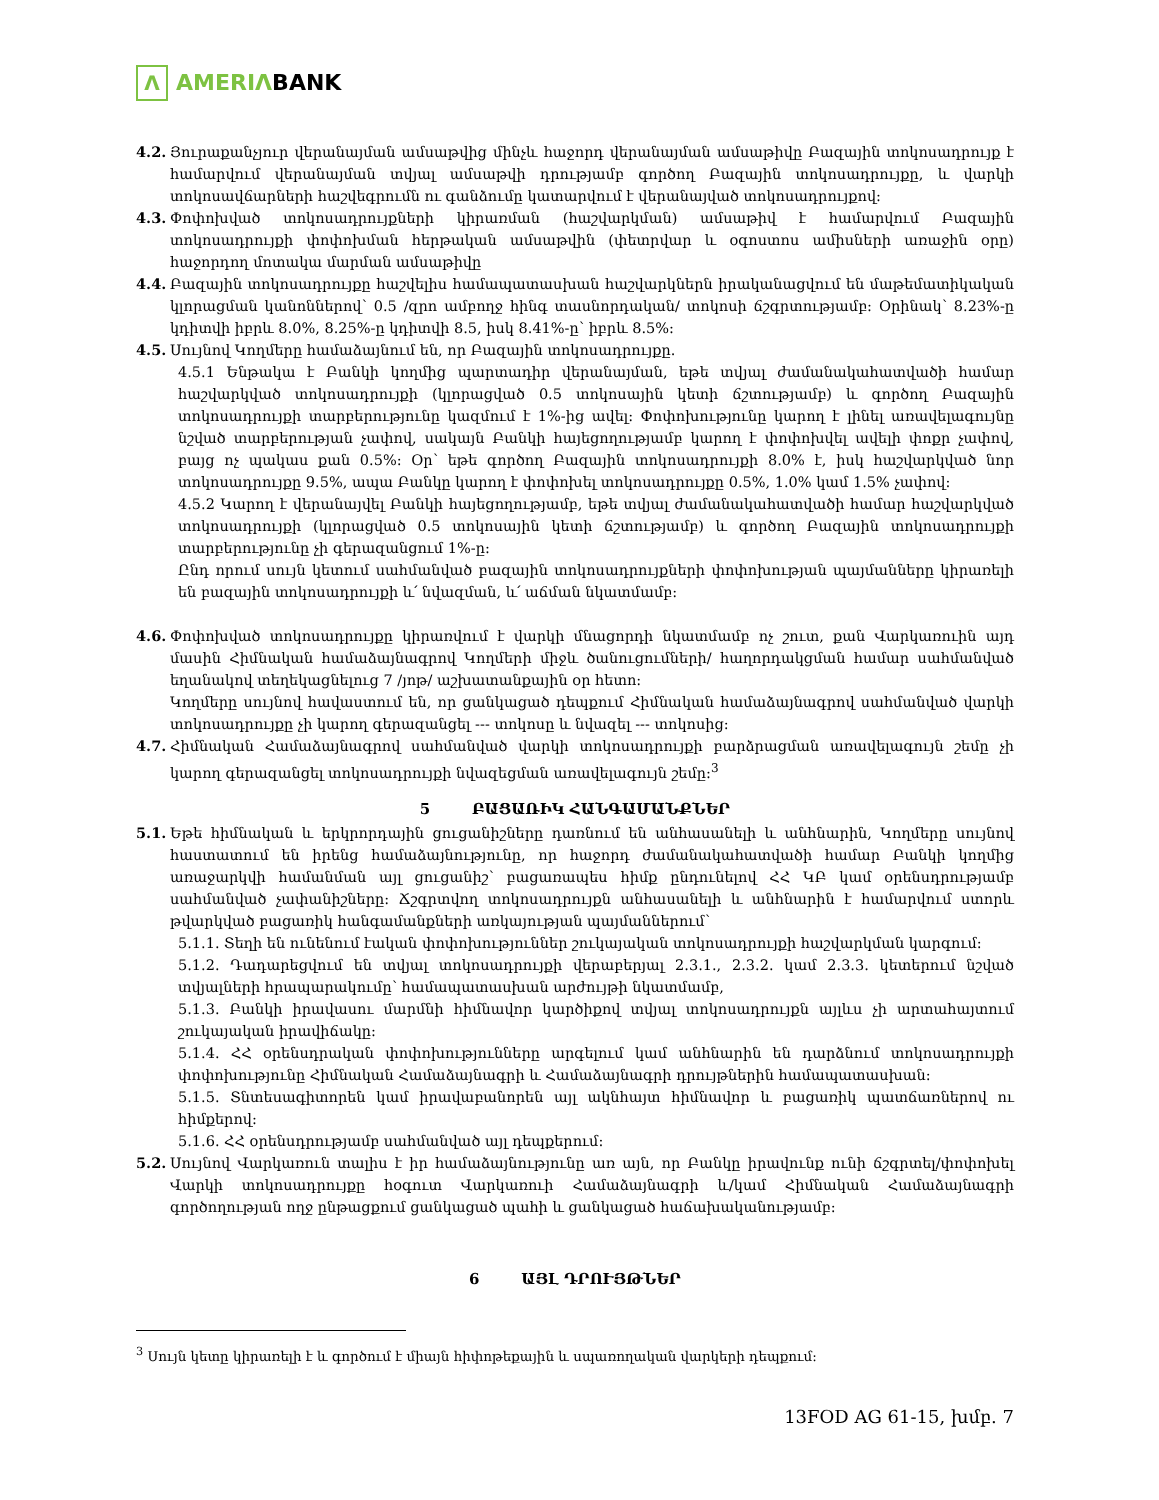Λ
AMERIΛBANK
4.2.
Յուրաքանչյուր վերանայման ամսաթվից մինչև հաջորդ վերանայման ամսաթիվը Բազային տոկոսադրույք է համարվում վերանայման տվյալ ամսաթվի դրությամբ գործող Բազային տոկոսադրույքը, և վարկի տոկոսավճարների հաշվեգրումն ու գանձումը կատարվում է վերանայված տոկոսադրույքով:
4.3.
Փոփոխված տոկոսադրույքների կիրառման (հաշվարկման) ամսաթիվ է համարվում Բազային տոկոսադրույքի փոփոխման հերթական ամսաթվին (փետրվար և օգոստոս ամիսների առաջին օրը) հաջորդող մոտակա մարման ամսաթիվը
4.4.
Բազային տոկոսադրույքը հաշվելիս համապատասխան հաշվարկներն իրականացվում են մաթեմատիկական կլորացման կանոններով՝ 0.5 /զրո ամբողջ հինգ տասնորդական/ տոկոսի ճշգրտությամբ: Օրինակ՝ 8.23%-ը կդիտվի իբրև 8.0%, 8.25%-ը կդիտվի 8.5, իսկ 8.41%-ը՝ իբրև 8.5%:
4.5.
Սույնով Կողմերը համաձայնում են, որ Բազային տոկոսադրույքը.
4.5.1 Ենթակա է Բանկի կողմից պարտադիր վերանայման, եթե տվյալ ժամանակահատվածի համար հաշվարկված տոկոսադրույքի (կլորացված 0.5 տոկոսային կետի ճշտությամբ) և գործող Բազային տոկոսադրույքի տարբերությունը կազմում է 1%-ից ավել: Փոփոխությունը կարող է լինել առավելագույնը նշված տարբերության չափով, սակայն Բանկի հայեցողությամբ կարող է փոփոխվել ավելի փոքր չափով, բայց ոչ պակաս քան 0.5%: Օր՝ եթե գործող Բազային տոկոսադրույքի 8.0% է, իսկ հաշվարկված նոր տոկոսադրույքը 9.5%, ապա Բանկը կարող է փոփոխել տոկոսադրույքը 0.5%, 1.0% կամ 1.5% չափով:
4.5.2 Կարող է վերանայվել Բանկի հայեցողությամբ, եթե տվյալ ժամանակահատվածի համար հաշվարկված տոկոսադրույքի (կլորացված 0.5 տոկոսային կետի ճշտությամբ) և գործող Բազային տոկոսադրույքի տարբերությունը չի գերազանցում 1%-ը:
Ընդ որում սույն կետում սահմանված բազային տոկոսադրույքների փոփոխության պայմանները կիրառելի են բազային տոկոսադրույքի և՛ նվազման, և՛ աճման նկատմամբ:
4.6.
Փոփոխված տոկոսադրույքը կիրառվում է վարկի մնացորդի նկատմամբ ոչ շուտ, քան Վարկառուին այդ մասին Հիմնական համաձայնագրով Կողմերի միջև ծանուցումների/ հաղորդակցման համար սահմանված եղանակով տեղեկացնելուց 7 /յոթ/ աշխատանքային օր հետո:
Կողմերը սույնով հավաստում են, որ ցանկացած դեպքում Հիմնական համաձայնագրով սահմանված վարկի տոկոսադրույքը չի կարող գերազանցել --- տոկոսը և նվազել --- տոկոսից:
4.7.
Հիմնական Համաձայնագրով սահմանված վարկի տոկոսադրույքի բարձրացման առավելագույն շեմը չի կարող գերազանցել տոկոսադրույքի նվազեցման առավելագույն շեմը:<sup>3</sup>
5 ԲԱՑԱՌԻԿ ՀԱՆԳԱՄԱՆՔՆԵՐ
5.1.
Եթե հիմնական և երկրորդային ցուցանիշները դառնում են անհասանելի և անհնարին, Կողմերը սույնով հաստատում են իրենց համաձայնությունը, որ հաջորդ ժամանակահատվածի համար Բանկի կողմից առաջարկվի համանման այլ ցուցանիշ՝ բացառապես հիմք ընդունելով ՀՀ ԿԲ կամ օրենսդրությամբ սահմանված չափանիշները: Ճշգրտվող տոկոսադրույքն անհասանելի և անհնարին է համարվում ստորև թվարկված բացառիկ հանգամանքների առկայության պայմաններում՝
5.1.1. Տեղի են ունենում էական փոփոխություններ շուկայական տոկոսադրույքի հաշվարկման կարգում:
5.1.2. Դադարեցվում են տվյալ տոկոսադրույքի վերաբերյալ 2.3.1., 2.3.2. կամ 2.3.3. կետերում նշված տվյալների հրապարակումը՝ համապատասխան արժույթի նկատմամբ,
5.1.3. Բանկի իրավասու մարմնի հիմնավոր կարծիքով տվյալ տոկոսադրույքն այլևս չի արտահայտում շուկայական իրավիճակը:
5.1.4. ՀՀ օրենսդրական փոփոխությունները արգելում կամ անհնարին են դարձնում տոկոսադրույքի փոփոխությունը Հիմնական Համաձայնագրի և Համաձայնագրի դրույթներին համապատասխան:
5.1.5. Տնտեսագիտորեն կամ իրավաբանորեն այլ ակնհայտ հիմնավոր և բացառիկ պատճառներով ու հիմքերով:
5.1.6. ՀՀ օրենսդրությամբ սահմանված այլ դեպքերում:
5.2.
Սույնով Վարկառուն տալիս է իր համաձայնությունը առ այն, որ Բանկը իրավունք ունի ճշգրտել/փոփոխել Վարկի տոկոսադրույքը հօգուտ Վարկառուի Համաձայնագրի և/կամ Հիմնական Համաձայնագրի գործողության ողջ ընթացքում ցանկացած պահի և ցանկացած հաճախականությամբ:
6 ԱՅԼ ԴՐՈՒՅԹՆԵՐ
<sup>3</sup> Սույն կետը կիրառելի է և գործում է միայն հիփոթեքային և սպառողական վարկերի դեպքում:
13FOD AG 61-15, խմբ. 7